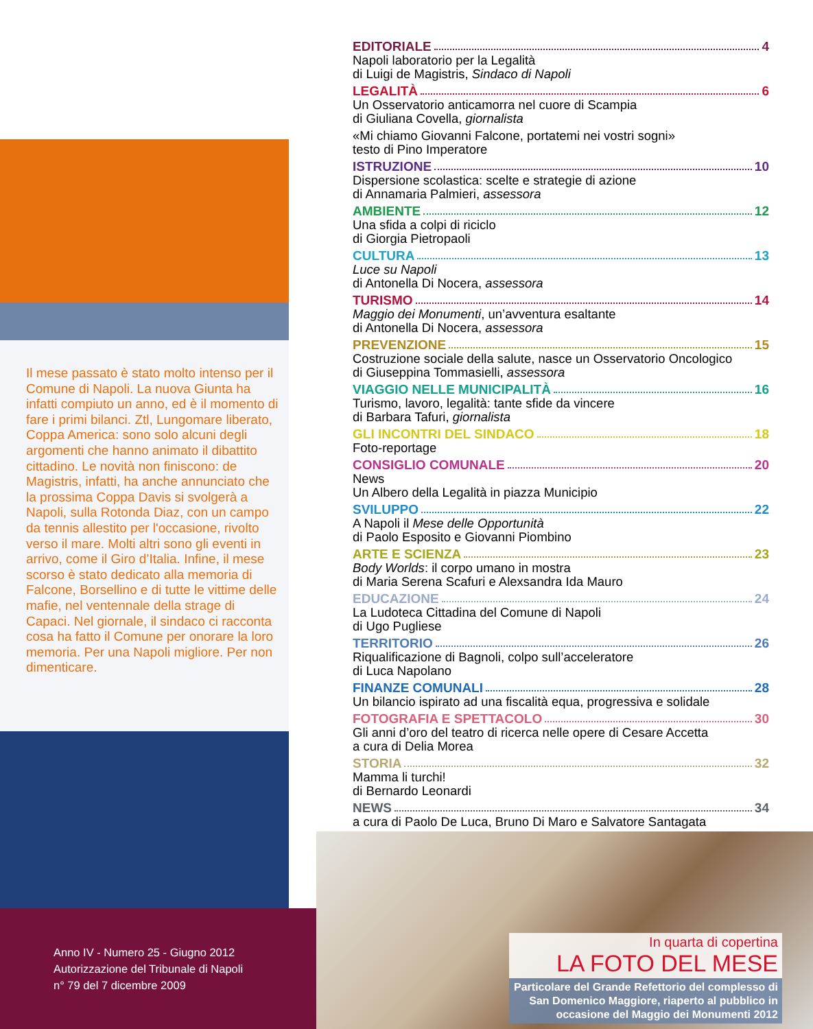EDITORIALE 4
Napoli laboratorio per la Legalità
di Luigi de Magistris, Sindaco di Napoli
LEGALITÀ 6
Un Osservatorio anticamorra nel cuore di Scampia
di Giuliana Covella, giornalista
«Mi chiamo Giovanni Falcone, portatemi nei vostri sogni»
testo di Pino Imperatore
ISTRUZIONE 10
Dispersione scolastica: scelte e strategie di azione
di Annamaria Palmieri, assessora
AMBIENTE 12
Una sfida a colpi di riciclo
di Giorgia Pietropaoli
CULTURA 13
Luce su Napoli
di Antonella Di Nocera, assessora
TURISMO 14
Maggio dei Monumenti, un’avventura esaltante
di Antonella Di Nocera, assessora
PREVENZIONE 15
Costruzione sociale della salute, nasce un Osservatorio Oncologico
di Giuseppina Tommasielli, assessora
VIAGGIO NELLE MUNICIPALITÀ 16
Turismo, lavoro, legalità: tante sfide da vincere
di Barbara Tafuri, giornalista
GLI INCONTRI DEL SINDACO 18
Foto-reportage
CONSIGLIO COMUNALE 20
News
Un Albero della Legalità in piazza Municipio
SVILUPPO 22
A Napoli il Mese delle Opportunità
di Paolo Esposito e Giovanni Piombino
ARTE E SCIENZA 23
Body Worlds: il corpo umano in mostra
di Maria Serena Scafuri e Alexsandra Ida Mauro
EDUCAZIONE 24
La Ludoteca Cittadina del Comune di Napoli
di Ugo Pugliese
TERRITORIO 26
Riqualificazione di Bagnoli, colpo sull’acceleratore
di Luca Napolano
FINANZE COMUNALI 28
Un bilancio ispirato ad una fiscalità equa, progressiva e solidale
FOTOGRAFIA E SPETTACOLO 30
Gli anni d’oro del teatro di ricerca nelle opere di Cesare Accetta
a cura di Delia Morea
STORIA 32
Mamma li turchi!
di Bernardo Leonardi
NEWS 34
a cura di Paolo De Luca, Bruno Di Maro e Salvatore Santagata
Il mese passato è stato molto intenso per il Comune di Napoli. La nuova Giunta ha infatti compiuto un anno, ed è il momento di fare i primi bilanci. Ztl, Lungomare liberato, Coppa America: sono solo alcuni degli argomenti che hanno animato il dibattito cittadino. Le novità non finiscono: de Magistris, infatti, ha anche annunciato che la prossima Coppa Davis si svolgerà a Napoli, sulla Rotonda Diaz, con un campo da tennis allestito per l'occasione, rivolto verso il mare. Molti altri sono gli eventi in arrivo, come il Giro d’Italia. Infine, il mese scorso è stato dedicato alla memoria di Falcone, Borsellino e di tutte le vittime delle mafie, nel ventennale della strage di Capaci. Nel giornale, il sindaco ci racconta cosa ha fatto il Comune per onorare la loro memoria. Per una Napoli migliore. Per non dimenticare.
Anno IV - Numero 25 - Giugno 2012
Autorizzazione del Tribunale di Napoli
n° 79 del 7 dicembre 2009
In quarta di copertina
LA FOTO DEL MESE
Particolare del Grande Refettorio del complesso di San Domenico Maggiore, riaperto al pubblico in occasione del Maggio dei Monumenti 2012